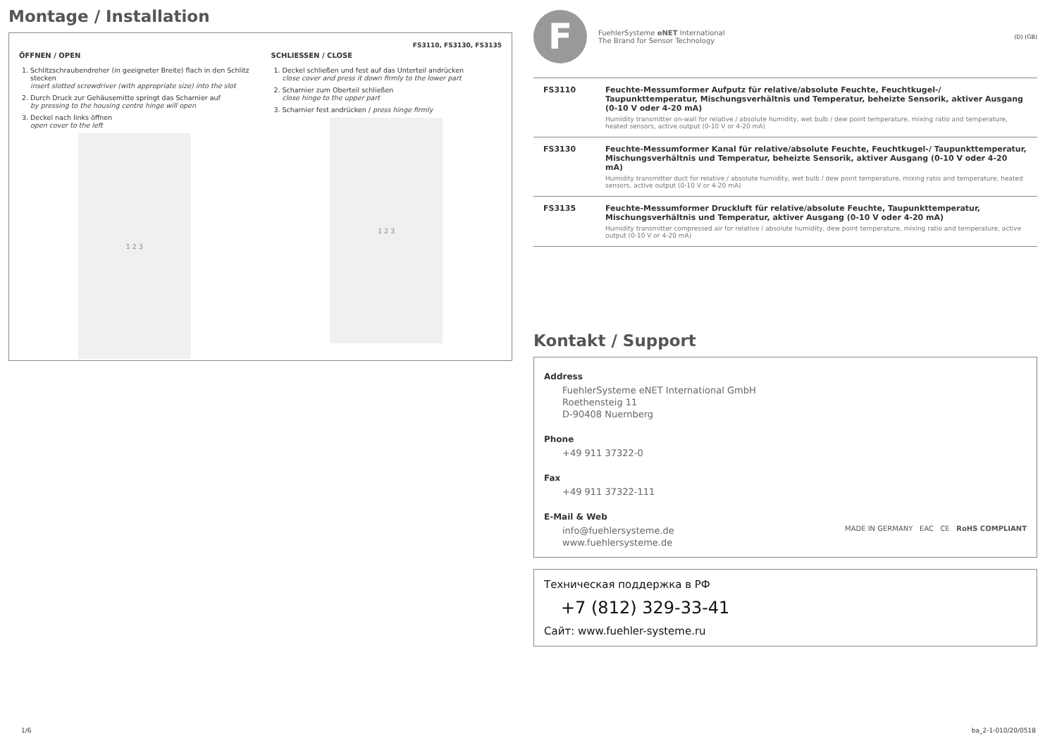Montage / Installation
FS3110, FS3130, FS3135
ÖFFNEN / OPEN
1. Schlitzschraubendreher (in geeigneter Breite) flach in den Schlitz stecken
insert slotted screwdriver (with appropriate size) into the slot
2. Durch Druck zur Gehäusemitte springt das Scharnier auf
by pressing to the housing centre hinge will open
3. Deckel nach links öffnen
open cover to the left
1 2 3
SCHLIESSEN / CLOSE
1. Deckel schließen und fest auf das Unterteil andrücken
close cover and press it down firmly to the lower part
2. Scharnier zum Oberteil schließen
close hinge to the upper part
3. Scharnier fest andrücken / press hinge firmly
1 2 3
F
FuehlerSysteme eNET International
The Brand for Sensor Technology
(D) (GB)
| FS3110 | Feuchte-Messumformer Aufputz für relative/absolute Feuchte, Feuchtkugel-/ Taupunkttemperatur, Mischungsverhältnis und Temperatur, beheizte Sensorik, aktiver Ausgang (0-10 V oder 4-20 mA) Humidity transmitter on-wall for relative / absolute humidity, wet bulb / dew point temperature, mixing ratio and temperature, heated sensors, active output (0-10 V or 4-20 mA) |
| FS3130 | Feuchte-Messumformer Kanal für relative/absolute Feuchte, Feuchtkugel-/ Taupunkttemperatur, Mischungsverhältnis und Temperatur, beheizte Sensorik, aktiver Ausgang (0-10 V oder 4-20 mA) Humidity transmitter duct for relative / absolute humidity, wet bulb / dew point temperature, mixing ratio and temperature, heated sensors, active output (0-10 V or 4-20 mA) |
| FS3135 | Feuchte-Messumformer Druckluft für relative/absolute Feuchte, Taupunkttemperatur, Mischungsverhältnis und Temperatur, aktiver Ausgang (0-10 V oder 4-20 mA) Humidity transmitter compressed air for relative / absolute humidity, dew point temperature, mixing ratio and temperature, active output (0-10 V or 4-20 mA) |
Kontakt / Support
Address
FuehlerSysteme eNET International GmbH
Roethensteig 11
D-90408 Nuernberg
Phone
+49 911 37322-0
Fax
+49 911 37322-111
E-Mail & Web
info@fuehlersysteme.de
www.fuehlersysteme.de
MADE IN GERMANY EAC CE RoHS COMPLIANT
Техническая поддержка в РФ
+7 (812) 329-33-41
Сайт: www.fuehler-systeme.ru
1/6 ba_2-1-010/20/0518